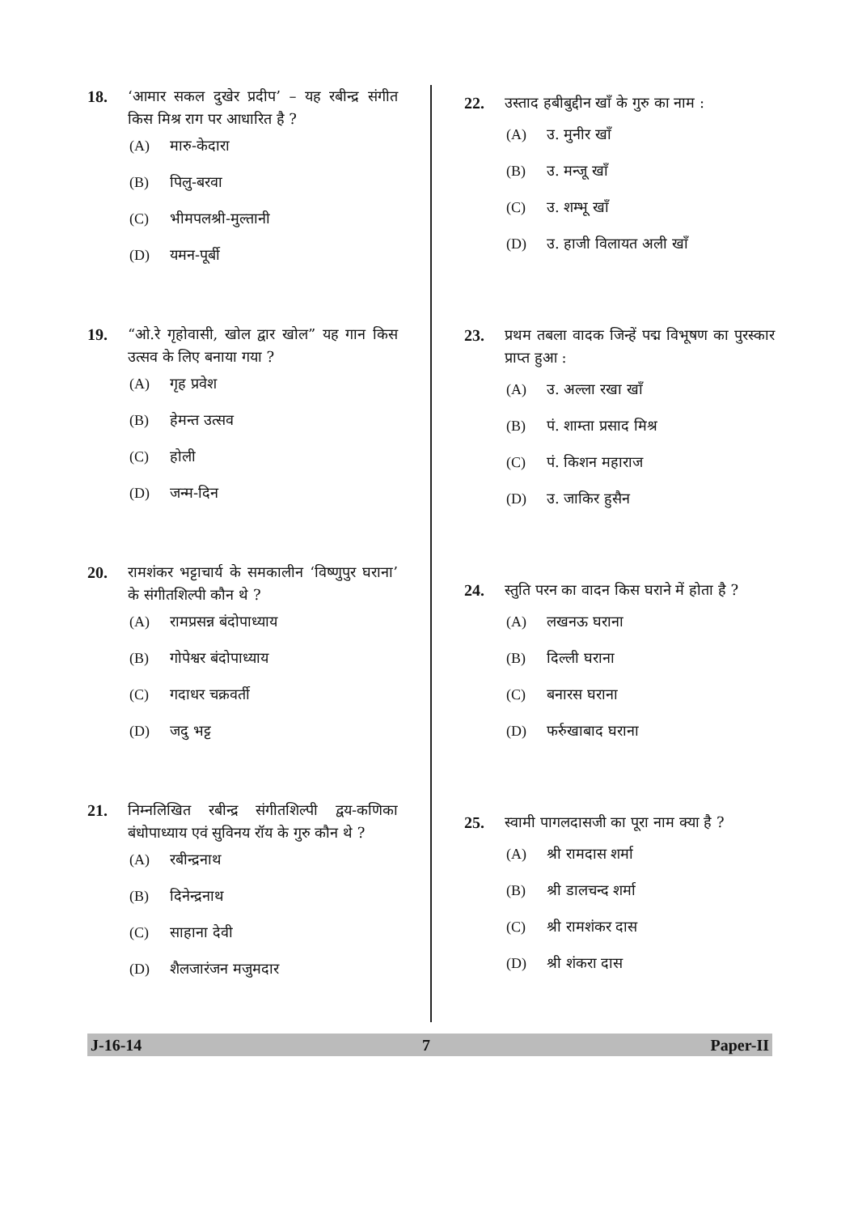18. ‘आमार सकल दुखेर प्रदीप’ – यह रबीन्द्र संगीत किस मिश्र राग पर आधारित है ?
(A) मारु-केदारा
(B) पिलु-बरवा
(C) भीमपलश्री-मुल्तानी
(D) यमन-पूर्बी
19. “ओ.रे गृहोवासी, खोल द्वार खोल” यह गान किस उत्सव के लिए बनाया गया ?
(A) गृह प्रवेश
(B) हेमन्त उत्सव
(C) होली
(D) जन्म-दिन
20. रामशंकर भट्टाचार्य के समकालीन ‘विष्णुपुर घराना’ के संगीतशिल्पी कौन थे ?
(A) रामप्रसन्न बंदोपाध्याय
(B) गोपेश्वर बंदोपाध्याय
(C) गदाधर चक्रवर्ती
(D) जदु भट्ट
21. निम्नलिखित रबीन्द्र संगीतशिल्पी द्वय-कणिका बंधोपाध्याय एवं सुविनय रॉय के गुरु कौन थे ?
(A) रबीन्द्रनाथ
(B) दिनेन्द्रनाथ
(C) साहाना देवी
(D) शैलजारंजन मजुमदार
22. उस्ताद हबीबुद्दीन खाँ के गुरु का नाम :
(A) उ. मुनीर खाँ
(B) उ. मन्जू खाँ
(C) उ. शम्भू खाँ
(D) उ. हाजी विलायत अली खाँ
23. प्रथम तबला वादक जिन्हें पद्म विभूषण का पुरस्कार प्राप्त हुआ :
(A) उ. अल्ला रखा खाँ
(B) पं. शाम्ता प्रसाद मिश्र
(C) पं. किशन महाराज
(D) उ. जाकिर हुसैन
24. स्तुति परन का वादन किस घराने में होता है ?
(A) लखनऊ घराना
(B) दिल्ली घराना
(C) बनारस घराना
(D) फर्रुखाबाद घराना
25. स्वामी पागलदासजी का पूरा नाम क्या है ?
(A) श्री रामदास शर्मा
(B) श्री डालचन्द शर्मा
(C) श्री रामशंकर दास
(D) श्री शंकरा दास
J-16-14 7 Paper-II